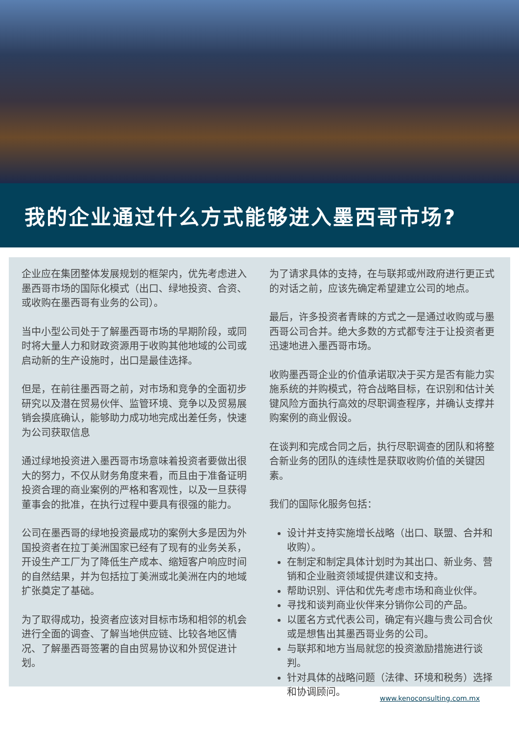我的企业通过什么方式能够进入墨西哥市场?
企业应在集团整体发展规划的框架内，优先考虑进入墨西哥市场的国际化模式（出口、绿地投资、合资、或收购在墨西哥有业务的公司）。
当中小型公司处于了解墨西哥市场的早期阶段，或同时将大量人力和财政资源用于收购其他地域的公司或启动新的生产设施时，出口是最佳选择。
但是，在前往墨西哥之前，对市场和竞争的全面初步研究以及潜在贸易伙伴、监管环境、竞争以及贸易展销会摸底确认，能够助力成功地完成出差任务，快速为公司获取信息
通过绿地投资进入墨西哥市场意味着投资者要做出很大的努力，不仅从财务角度来看，而且由于准备证明投资合理的商业案例的严格和客观性，以及一旦获得董事会的批准，在执行过程中要具有很强的能力。
公司在墨西哥的绿地投资最成功的案例大多是因为外国投资者在拉丁美洲国家已经有了现有的业务关系，开设生产工厂为了降低生产成本、缩短客户响应时间的自然结果，并为包括拉丁美洲或北美洲在内的地域扩张奠定了基础。
为了取得成功，投资者应该对目标市场和相邻的机会进行全面的调查、了解当地供应链、比较各地区情况、了解墨西哥签署的自由贸易协议和外贸促进计划。
为了请求具体的支持，在与联邦或州政府进行更正式的对话之前，应该先确定希望建立公司的地点。
最后，许多投资者青睐的方式之一是通过收购或与墨西哥公司合并。绝大多数的方式都专注于让投资者更迅速地进入墨西哥市场。
收购墨西哥企业的价值承诺取决于买方是否有能力实施系统的并购模式，符合战略目标，在识别和估计关键风险方面执行高效的尽职调查程序，并确认支撑并购案例的商业假设。
在谈判和完成合同之后，执行尽职调查的团队和将整合新业务的团队的连续性是获取收购价值的关键因素。
我们的国际化服务包括：
设计并支持实施增长战略（出口、联盟、合并和收购）。
在制定和制定具体计划时为其出口、新业务、营销和企业融资领域提供建议和支持。
帮助识别、评估和优先考虑市场和商业伙伴。
寻找和谈判商业伙伴来分销你公司的产品。
以匿名方式代表公司，确定有兴趣与贵公司合伙或是想售出其墨西哥业务的公司。
与联邦和地方当局就您的投资激励措施进行谈判。
针对具体的战略问题（法律、环境和税务）选择和协调顾问。
www.kenoconsulting.com.mx